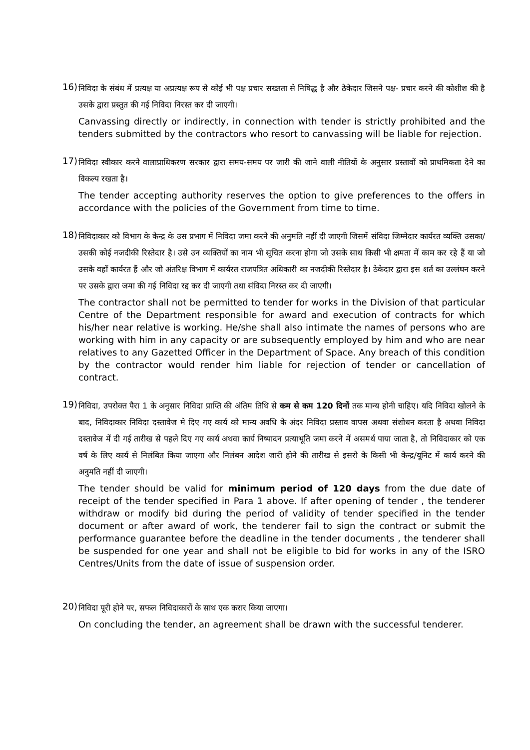16)
निविदा के संबंध में प्रत्यक्ष या अप्रत्यक्ष रूप से कोई भी पक्ष प्रचार सख्तता से निषिद्ध है और ठेकेदार जिसने पक्ष- प्रचार करने की कोशीश की है उसके द्वारा प्रस्तुत की गई निविदा निरस्त कर दी जाएगी।
Canvassing directly or indirectly, in connection with tender is strictly prohibited and the tenders submitted by the contractors who resort to canvassing will be liable for rejection.
17)
निविदा स्वीकार करने वालाप्राधिकरण सरकार द्वारा समय-समय पर जारी की जाने वाली नीतियों के अनुसार प्रस्तावों को प्राथमिकता देने का विकल्प रखता है।
The tender accepting authority reserves the option to give preferences to the offers in accordance with the policies of the Government from time to time.
18)
निविदाकार को विभाग के केन्द्र के उस प्रभाग में निविदा जमा करने की अनुमति नहीं दी जाएगी जिसमें संविदा जिम्मेदार कार्यरत व्यक्ति उसका/उसकी कोई नजदीकी रिस्तेदार है। उसे उन व्यक्तियों का नाम भी सूचित करना होगा जो उसके साथ किसी भी क्षमता में काम कर रहे हैं या जो उसके वहाँ कार्यरत हैं और जो अंतरिक्ष विभाग में कार्यरत राजपत्रित अधिकारी का नजदीकी रिस्तेदार है। ठेकेदार द्वारा इस शर्त का उल्लंघन करने पर उसके द्वारा जमा की गई निविदा रद्द कर दी जाएगी तथा संविदा निरस्त कर दी जाएगी।
The contractor shall not be permitted to tender for works in the Division of that particular Centre of the Department responsible for award and execution of contracts for which his/her near relative is working. He/she shall also intimate the names of persons who are working with him in any capacity or are subsequently employed by him and who are near relatives to any Gazetted Officer in the Department of Space. Any breach of this condition by the contractor would render him liable for rejection of tender or cancellation of contract.
19)
निविदा, उपरोक्त पैरा 1 के अनुसार निविदा प्राप्ति की अंतिम तिथि से कम से कम 120 दिनों तक मान्य होनी चाहिए। यदि निविदा खोलने के बाद, निविदाकार निविदा दस्तावेज मे दिए गए कार्य को मान्य अवधि के अंदर निविदा प्रस्ताव वापस अथवा संशोधन करता है अथवा निविदा दस्तावेज में दी गई तारीख से पहले दिए गए कार्य अथवा कार्य निष्पादन प्रत्याभूति जमा करने में असमर्थ पाया जाता है, तो निविदाकार को एक वर्ष के लिए कार्य से निलंबित किया जाएगा और निलंबन आदेश जारी होने की तारीख से इसरो के किसी भी केन्द्र/यूनिट में कार्य करने की अनुमति नहीं दी जाएगी।
The tender should be valid for minimum period of 120 days from the due date of receipt of the tender specified in Para 1 above. If after opening of tender , the tenderer withdraw or modify bid during the period of validity of tender specified in the tender document or after award of work, the tenderer fail to sign the contract or submit the performance guarantee before the deadline in the tender documents , the tenderer shall be suspended for one year and shall not be eligible to bid for works in any of the ISRO Centres/Units from the date of issue of suspension order.
20)
निविदा पूरी होने पर, सफल निविदाकारों के साथ एक करार किया जाएगा।
On concluding the tender, an agreement shall be drawn with the successful tenderer.